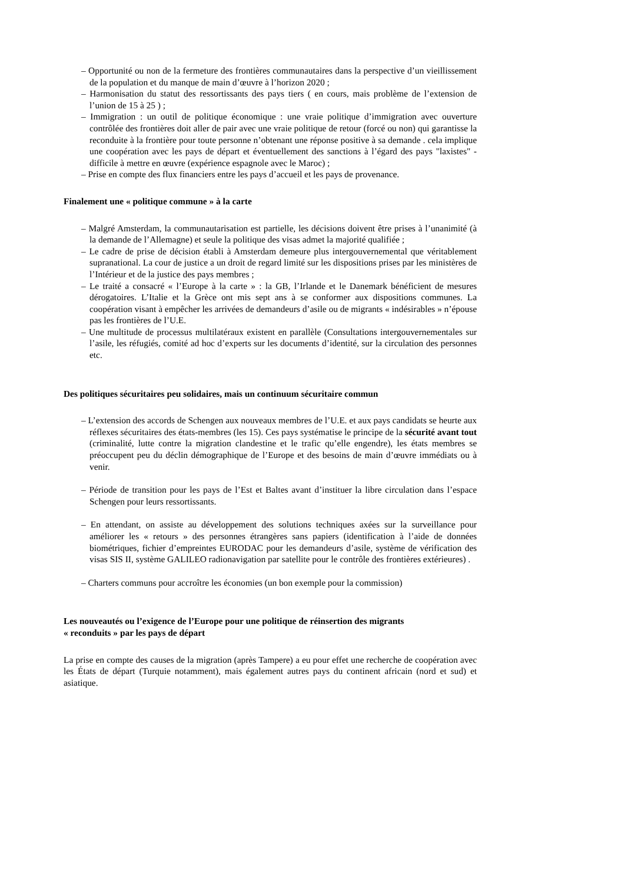– Opportunité ou non de la fermeture des frontières communautaires dans la perspective d’un vieillissement de la population et du manque de main d’œuvre à l’horizon 2020 ;
– Harmonisation du statut des ressortissants des pays tiers ( en cours, mais problème de l’extension de l’union de 15 à 25 ) ;
– Immigration : un outil de politique économique : une vraie politique d’immigration avec ouverture contrôlée des frontières doit aller de pair avec une vraie politique de retour (forcé ou non) qui garantisse la reconduite à la frontière pour toute personne n’obtenant une réponse positive à sa demande . cela implique une coopération avec les pays de départ et éventuellement des sanctions à l’égard des pays "laxistes" - difficile à mettre en œuvre (expérience espagnole avec le Maroc) ;
– Prise en compte des flux financiers entre les pays d’accueil et les pays de provenance.
Finalement une « politique commune » à la carte
– Malgré Amsterdam, la communautarisation est partielle, les décisions doivent être prises à l’unanimité (à la demande de l’Allemagne) et seule la politique des visas admet la majorité qualifiée ;
– Le cadre de prise de décision établi à Amsterdam demeure plus intergouvernemental que véritablement supranational. La cour de justice a un droit de regard limité sur les dispositions prises par les ministères de l’Intérieur et de la justice des pays membres ;
– Le traité a consacré « l’Europe à la carte » : la GB, l’Irlande et le Danemark bénéficient de mesures dérogatoires. L’Italie et la Grèce ont mis sept ans à se conformer aux dispositions communes. La coopération visant à empêcher les arrivées de demandeurs d’asile ou de migrants « indésirables » n’épouse pas les frontières de l’U.E.
– Une multitude de processus multilatéraux existent en parallèle (Consultations intergouvernementales sur l’asile, les réfugiés, comité ad hoc d’experts sur les documents d’identité, sur la circulation des personnes etc.
Des politiques sécuritaires peu solidaires, mais un continuum sécuritaire commun
– L’extension des accords de Schengen aux nouveaux membres de l’U.E. et aux pays candidats se heurte aux réflexes sécuritaires des états-membres (les 15). Ces pays systématise le principe de la sécurité avant tout (criminalité, lutte contre la migration clandestine et le trafic qu’elle engendre), les états membres se préoccupent peu du déclin démographique de l’Europe et des besoins de main d’œuvre immédiats ou à venir.
– Période de transition pour les pays de l’Est et Baltes avant d’instituer la libre circulation dans l’espace Schengen pour leurs ressortissants.
– En attendant, on assiste au développement des solutions techniques axées sur la surveillance pour améliorer les « retours » des personnes étrangères sans papiers (identification à l’aide de données biométriques, fichier d’empreintes EURODAC pour les demandeurs d’asile, système de vérification des visas SIS II, système GALILEO radionavigation par satellite pour le contrôle des frontières extérieures) .
– Charters communs pour accroître les économies (un bon exemple pour la commission)
Les nouveautés ou l’exigence de l’Europe pour une politique de réinsertion des migrants
« reconduits » par les pays de départ
La prise en compte des causes de la migration (après Tampere) a eu pour effet une recherche de coopération avec les États de départ (Turquie notamment), mais également autres pays du continent africain (nord et sud) et asiatique.